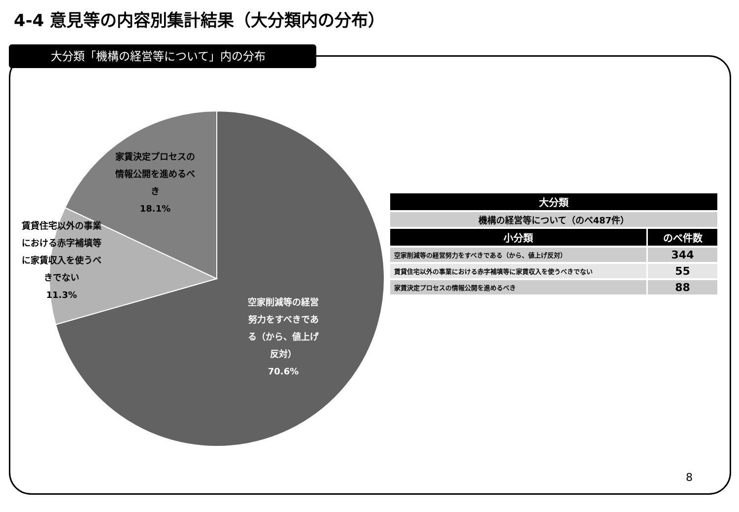4-4 意見等の内容別集計結果（大分類内の分布）
大分類「機構の経営等について」内の分布
家賃決定プロセスの情報公開を進めるべき
18.1%
賃貸住宅以外の事業における赤字補填等に家賃収入を使うべきでない
11.3%
空家削減等の経営努力をすべきである（から、値上げ反対）
70.6%
| 大分類 | |
| --- | --- |
| 機構の経営等について（のべ487件） | |
| 小分類 | のべ件数 |
| 空家削減等の経営努力をすべきである（から、値上げ反対） | 344 |
| 賃貸住宅以外の事業における赤字補填等に家賃収入を使うべきでない | 55 |
| 家賃決定プロセスの情報公開を進めるべき | 88 |
8